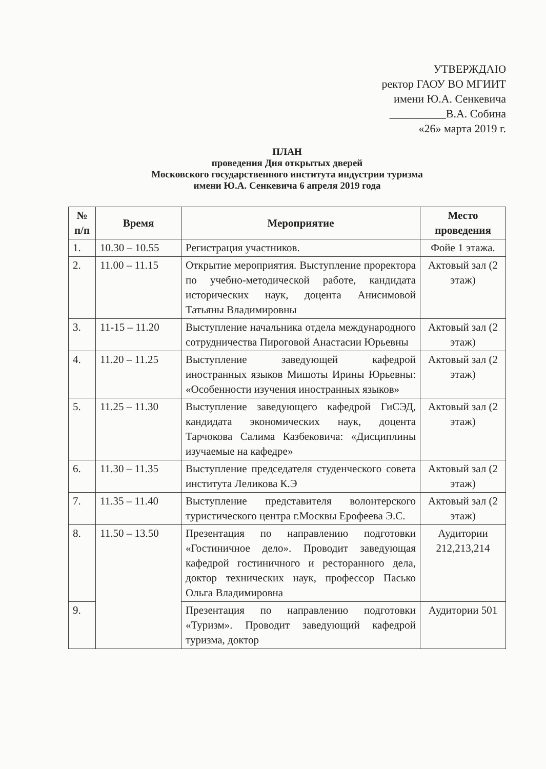УТВЕРЖДАЮ
ректор ГАОУ ВО МГИИТ
имени Ю.А. Сенкевича
__________В.А. Собина
«26» марта 2019 г.
ПЛАН
проведения Дня открытых дверей
Московского государственного института индустрии туризма
имени Ю.А. Сенкевича 6 апреля 2019 года
| № п/п | Время | Мероприятие | Место проведения |
| --- | --- | --- | --- |
| 1. | 10.30 – 10.55 | Регистрация участников. | Фойе 1 этажа. |
| 2. | 11.00 – 11.15 | Открытие мероприятия. Выступление проректора по учебно-методической работе, кандидата исторических наук, доцента Анисимовой Татьяны Владимировны | Актовый зал (2 этаж) |
| 3. | 11-15 – 11.20 | Выступление начальника отдела международного сотрудничества Пироговой Анастасии Юрьевны | Актовый зал (2 этаж) |
| 4. | 11.20 – 11.25 | Выступление заведующей кафедрой иностранных языков Мишоты Ирины Юрьевны: «Особенности изучения иностранных языков» | Актовый зал (2 этаж) |
| 5. | 11.25 – 11.30 | Выступление заведующего кафедрой ГиСЭД, кандидата экономических наук, доцента Тарчокова Салима Казбековича: «Дисциплины изучаемые на кафедре» | Актовый зал (2 этаж) |
| 6. | 11.30 – 11.35 | Выступление председателя студенческого совета института Леликова К.Э | Актовый зал (2 этаж) |
| 7. | 11.35 – 11.40 | Выступление представителя волонтерского туристического центра г.Москвы Ерофеева Э.С. | Актовый зал (2 этаж) |
| 8. | 11.50 – 13.50 | Презентация по направлению подготовки «Гостиничное дело». Проводит заведующая кафедрой гостиничного и ресторанного дела, доктор технических наук, профессор Пасько Ольга Владимировна | Аудитории 212,213,214 |
| 9. | | Презентация по направлению подготовки «Туризм». Проводит заведующий кафедрой туризма, доктор | Аудитории 501 |